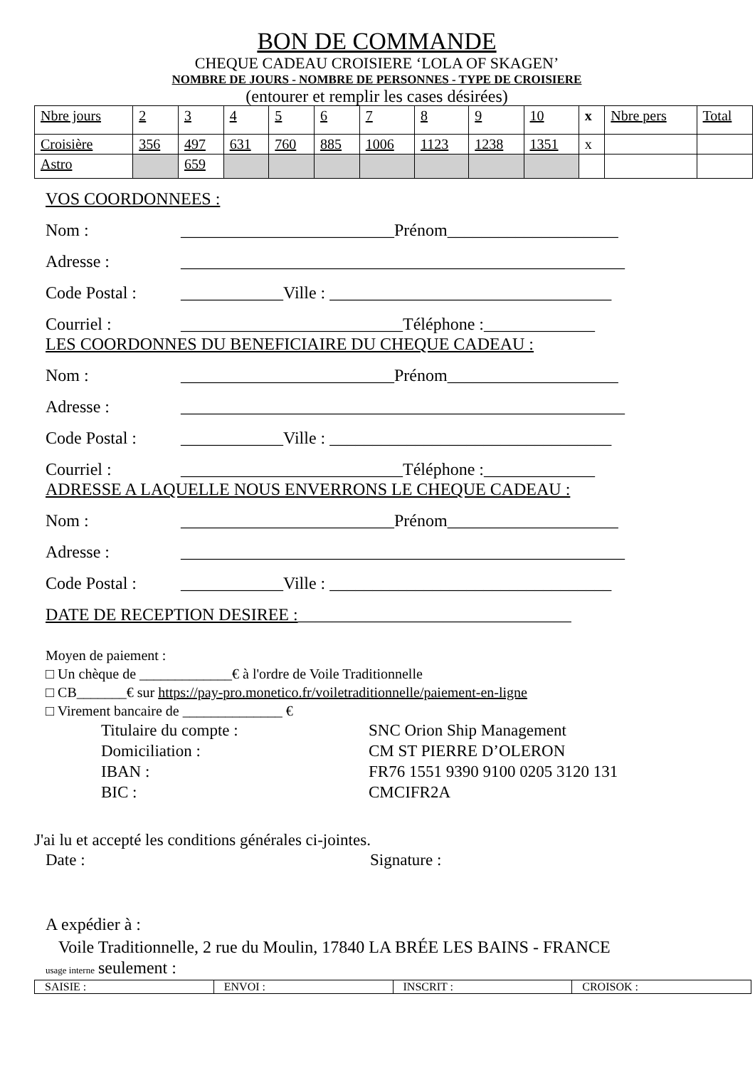BON DE COMMANDE
CHEQUE CADEAU CROISIERE ‘LOLA OF SKAGEN’
NOMBRE DE JOURS - NOMBRE DE PERSONNES - TYPE DE CROISIERE
(entourer et remplir les cases désirées)
| Nbre jours | 2 | 3 | 4 | 5 | 6 | 7 | 8 | 9 | 10 | x | Nbre pers | Total |
| Croisière | 356 | 497 | 631 | 760 | 885 | 1006 | 1123 | 1238 | 1351 | x | | |
| Astro | | 659 | | | | | | | | | | |
VOS COORDONNEES :
Nom : _________________________Prénom____________________
Adresse : ____________________________________________________
Code Postal : ____________Ville : _________________________________
Courriel : __________________________Téléphone :_____________
LES COORDONNES DU BENEFICIAIRE DU CHEQUE CADEAU :
Nom : _________________________Prénom____________________
Adresse : ____________________________________________________
Code Postal : ____________Ville : _________________________________
Courriel : __________________________Téléphone :_____________
ADRESSE A LAQUELLE NOUS ENVERRONS LE CHEQUE CADEAU :
Nom : _________________________Prénom____________________
Adresse : ____________________________________________________
Code Postal : ____________Ville : _________________________________
DATE DE RECEPTION DESIREE : ________________________________
Moyen de paiement :
□ Un chèque de _____________€ à l'ordre de Voile Traditionnelle
□ CB_______€ sur https://pay-pro.monetico.fr/voiletraditionnelle/paiement-en-ligne
□ Virement bancaire de ______________ €
Titulaire du compte : SNC Orion Ship Management
Domiciliation : CM ST PIERRE D’OLERON
IBAN : FR76 1551 9390 9100 0205 3120 131
BIC : CMCIFR2A
J'ai lu et accepté les conditions générales ci-jointes.
Date : Signature :
A expédier à :
Voile Traditionnelle, 2 rue du Moulin, 17840 LA BRÉE LES BAINS - FRANCE
usage interne seulement :
| SAISIE : | ENVOI : | INSCRIT : | CROISOK : |